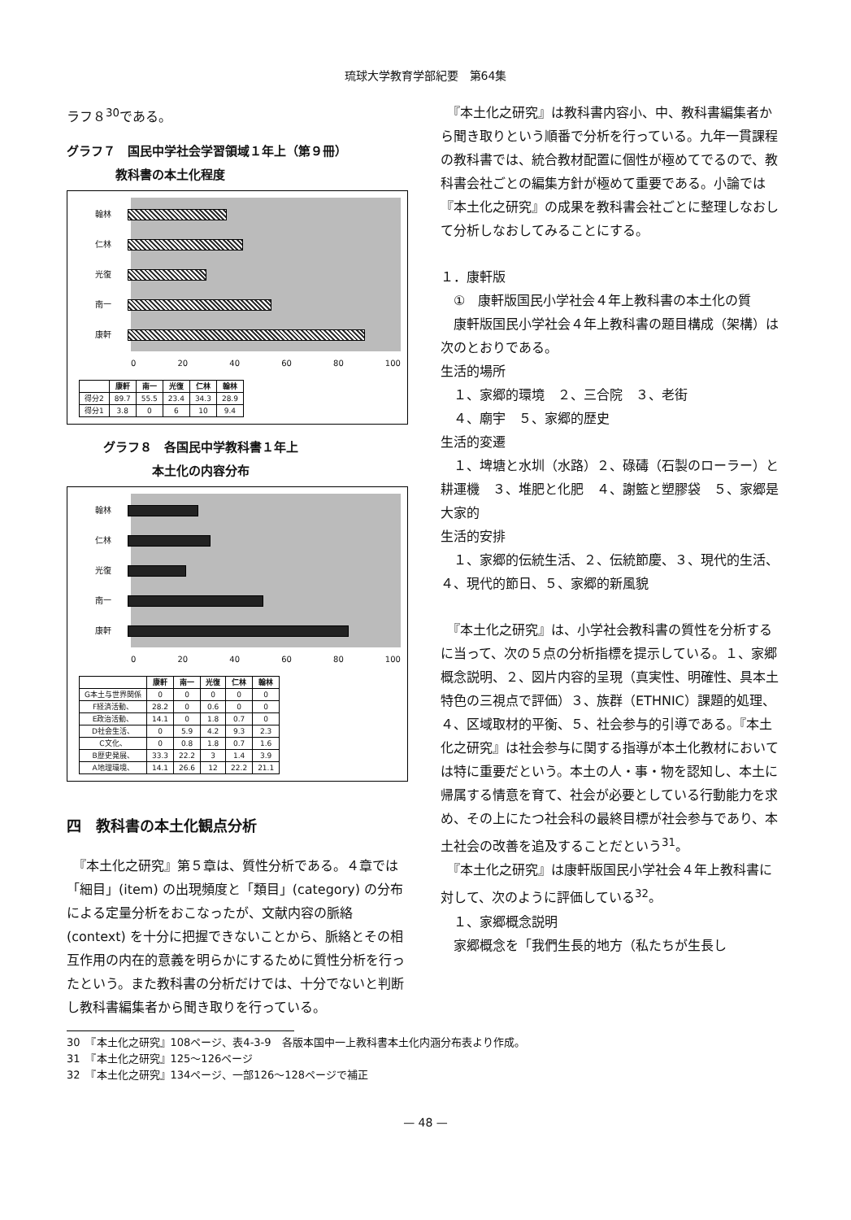琉球大学教育学部紀要　第64集
ラフ８<sup>30</sup>である。
グラフ７　国民中学社会学習領域１年上（第９冊）
　　　　教科書の本土化程度
翰林
仁林
光復
南一
康軒
0 20 40 60 80 100
| | 康軒 | 南一 | 光復 | 仁林 | 翰林 |
| --- | --- | --- | --- | --- | --- |
| 得分2 | 89.7 | 55.5 | 23.4 | 34.3 | 28.9 |
| 得分1 | 3.8 | 0 | 6 | 10 | 9.4 |
　　　グラフ８　各国民中学教科書１年上
　　　　　　　本土化の内容分布
翰林
仁林
光復
南一
康軒
0 20 40 60 80 100
| | 康軒 | 南一 | 光復 | 仁林 | 翰林 |
| --- | --- | --- | --- | --- | --- |
| G本土与世界関係 | 0 | 0 | 0 | 0 | 0 |
| F経済活動、 | 28.2 | 0 | 0.6 | 0 | 0 |
| E政治活動、 | 14.1 | 0 | 1.8 | 0.7 | 0 |
| D社会生活、 | 0 | 5.9 | 4.2 | 9.3 | 2.3 |
| C文化、 | 0 | 0.8 | 1.8 | 0.7 | 1.6 |
| B歴史発展、 | 33.3 | 22.2 | 3 | 1.4 | 3.9 |
| A地理環境、 | 14.1 | 26.6 | 12 | 22.2 | 21.1 |
四　教科書の本土化観点分析
　『本土化之研究』第５章は、質性分析である。４章では「細目」(item) の出現頻度と「類目」(category) の分布による定量分析をおこなったが、文献内容の脈絡 (context) を十分に把握できないことから、脈絡とその相互作用の内在的意義を明らかにするために質性分析を行ったという。また教科書の分析だけでは、十分でないと判断し教科書編集者から聞き取りを行っている。
　『本土化之研究』は教科書内容小、中、教科書編集者から聞き取りという順番で分析を行っている。九年一貫課程の教科書では、統合教材配置に個性が極めてでるので、教科書会社ごとの編集方針が極めて重要である。小論では『本土化之研究』の成果を教科書会社ごとに整理しなおして分析しなおしてみることにする。
１．康軒版
　①　康軒版国民小学社会４年上教科書の本土化の質
　康軒版国民小学社会４年上教科書の題目構成（架構）は次のとおりである。
生活的場所
　１、家郷的環境　２、三合院　３、老街
　４、廟宇　５、家郷的歴史
生活的変遷
　１、埤塘と水圳（水路）２、碌碡（石製のローラー）と耕運機　３、堆肥と化肥　４、謝籃と塑膠袋　５、家郷是大家的
生活的安排
　１、家郷的伝統生活、２、伝統節慶、３、現代的生活、４、現代的節日、５、家郷的新風貌
　『本土化之研究』は、小学社会教科書の質性を分析するに当って、次の５点の分析指標を提示している。１、家郷概念説明、２、図片内容的呈現（真実性、明確性、具本土特色の三視点で評価）３、族群（ETHNIC）課題的処理、４、区域取材的平衡、５、社会参与的引導である。『本土化之研究』は社会参与に関する指導が本土化教材においては特に重要だという。本土の人・事・物を認知し、本土に帰属する情意を育て、社会が必要としている行動能力を求め、その上にたつ社会科の最終目標が社会参与であり、本土社会の改善を追及することだという<sup>31</sup>。
　『本土化之研究』は康軒版国民小学社会４年上教科書に対して、次のように評価している<sup>32</sup>。
　１、家郷概念説明
　家郷概念を「我們生長的地方（私たちが生長し
30　『本土化之研究』108ページ、表4-3-9　各版本国中一上教科書本土化内涵分布表より作成。
31　『本土化之研究』125～126ページ
32　『本土化之研究』134ページ、一部126～128ページで補正
— 48 —